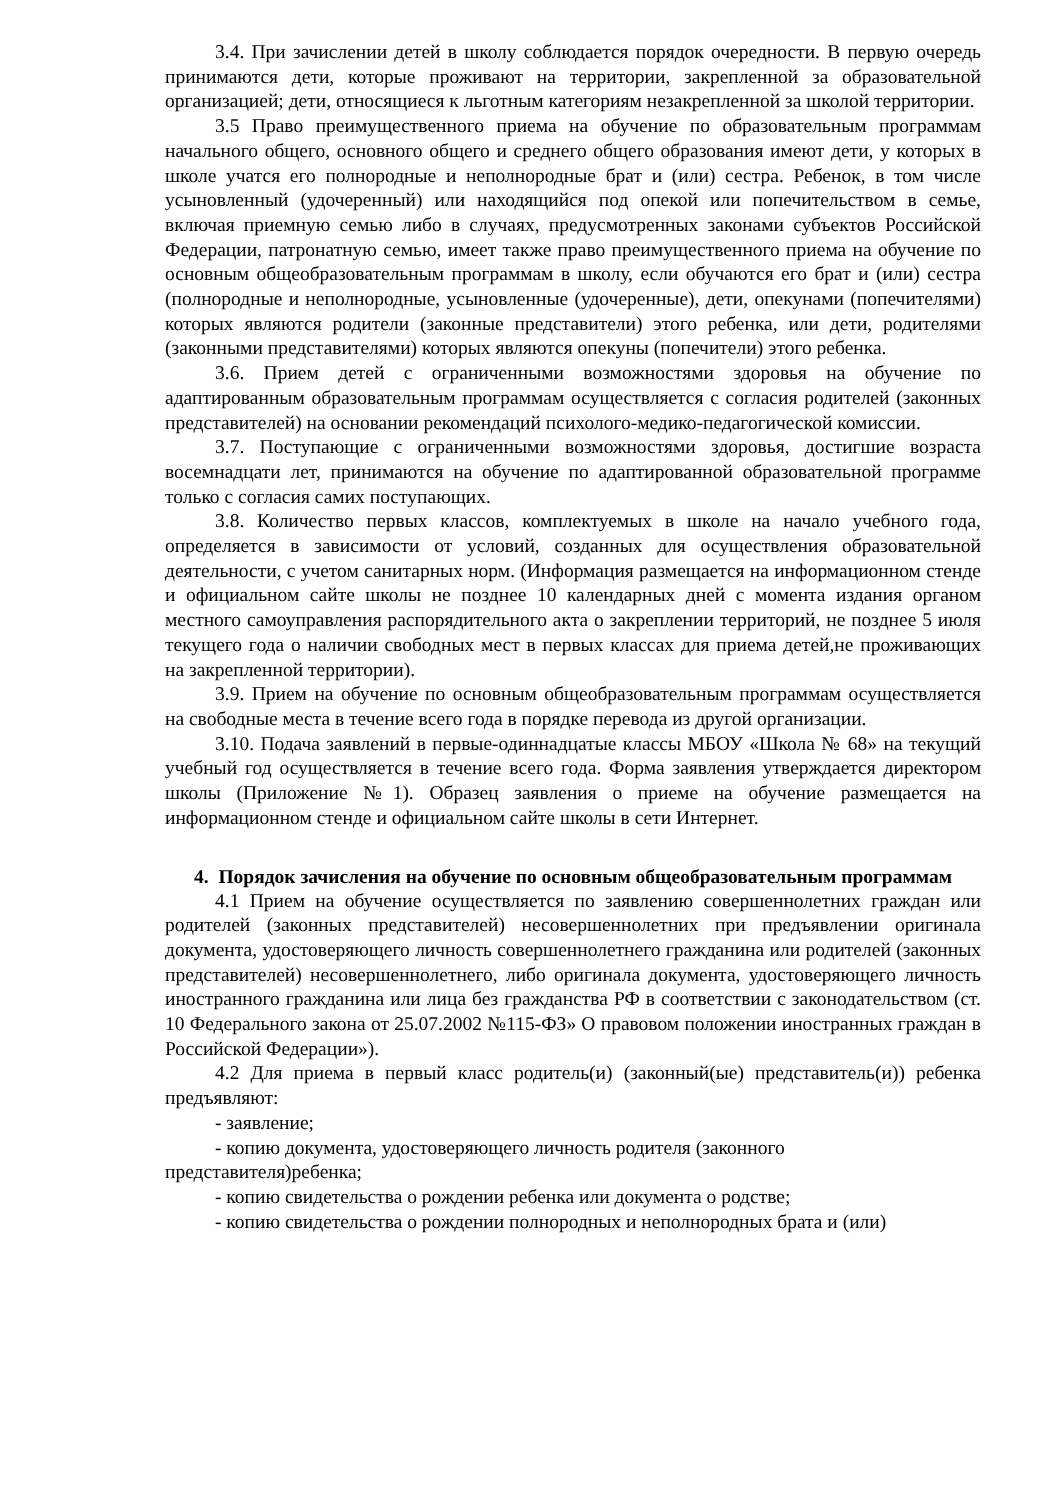3.4. При зачислении детей в школу соблюдается порядок очередности. В первую очередь принимаются дети, которые проживают на территории, закрепленной за образовательной организацией; дети, относящиеся к льготным категориям незакрепленной за школой территории.
3.5 Право преимущественного приема на обучение по образовательным программам начального общего, основного общего и среднего общего образования имеют дети, у которых в школе учатся его полнородные и неполнородные брат и (или) сестра. Ребенок, в том числе усыновленный (удочеренный) или находящийся под опекой или попечительством в семье, включая приемную семью либо в случаях, предусмотренных законами субъектов Российской Федерации, патронатную семью, имеет также право преимущественного приема на обучение по основным общеобразовательным программам в школу, если обучаются его брат и (или) сестра (полнородные и неполнородные, усыновленные (удочеренные), дети, опекунами (попечителями) которых являются родители (законные представители) этого ребенка, или дети, родителями (законными представителями) которых являются опекуны (попечители) этого ребенка.
3.6. Прием детей с ограниченными возможностями здоровья на обучение по адаптированным образовательным программам осуществляется с согласия родителей (законных представителей) на основании рекомендаций психолого-медико-педагогической комиссии.
3.7. Поступающие с ограниченными возможностями здоровья, достигшие возраста восемнадцати лет, принимаются на обучение по адаптированной образовательной программе только с согласия самих поступающих.
3.8. Количество первых классов, комплектуемых в школе на начало учебного года, определяется в зависимости от условий, созданных для осуществления образовательной деятельности, с учетом санитарных норм. (Информация размещается на информационном стенде и официальном сайте школы не позднее 10 календарных дней с момента издания органом местного самоуправления распорядительного акта о закреплении территорий, не позднее 5 июля текущего года о наличии свободных мест в первых классах для приема детей,не проживающих на закрепленной территории).
3.9. Прием на обучение по основным общеобразовательным программам осуществляется на свободные места в течение всего года в порядке перевода из другой организации.
3.10. Подача заявлений в первые-одиннадцатые классы МБОУ «Школа № 68» на текущий учебный год осуществляется в течение всего года. Форма заявления утверждается директором школы (Приложение №1). Образец заявления о приеме на обучение размещается на информационном стенде и официальном сайте школы в сети Интернет.
4. Порядок зачисления на обучение по основным общеобразовательным программам
4.1 Прием на обучение осуществляется по заявлению совершеннолетних граждан или родителей (законных представителей) несовершеннолетних при предъявлении оригинала документа, удостоверяющего личность совершеннолетнего гражданина или родителей (законных представителей) несовершеннолетнего, либо оригинала документа, удостоверяющего личность иностранного гражданина или лица без гражданства РФ в соответствии с законодательством (ст. 10 Федерального закона от 25.07.2002 №115-ФЗ» О правовом положении иностранных граждан в Российской Федерации»).
4.2 Для приема в первый класс родитель(и) (законный(ые) представитель(и)) ребенка предъявляют:
- заявление;
- копию документа, удостоверяющего личность родителя (законного представителя)ребенка;
- копию свидетельства о рождении ребенка или документа о родстве;
- копию свидетельства о рождении полнородных и неполнородных брата и (или)